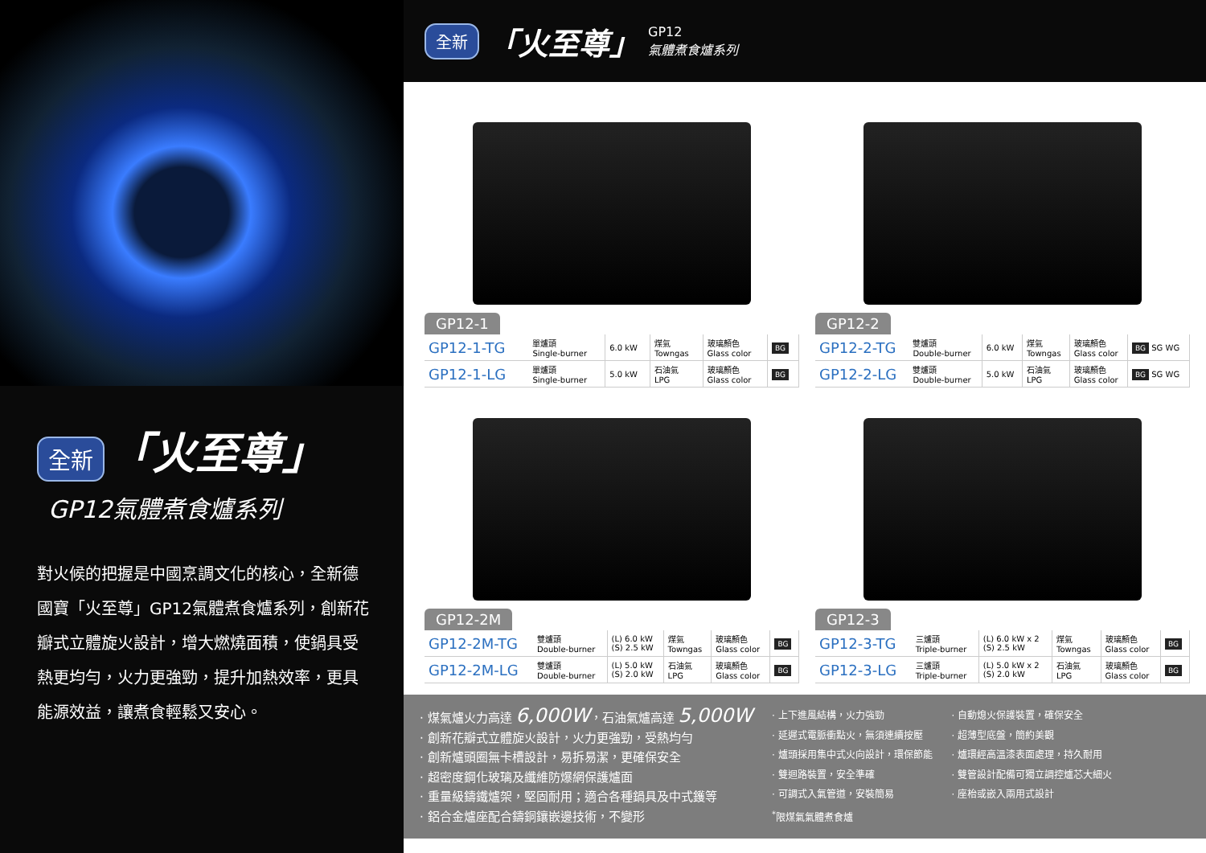全新 「火至尊」
GP12氣體煮食爐系列
對火候的把握是中國烹調文化的核心，全新德國寶「火至尊」GP12氣體煮食爐系列，創新花瓣式立體旋火設計，增大燃燒面積，使鍋具受熱更均勻，火力更強勁，提升加熱效率，更具能源效益，讓煮食輕鬆又安心。
全新 「火至尊」 GP12
氣體煮食爐系列
GP12-1
| GP12-1-TG | 單爐頭 Single-burner | 6.0 kW | 煤氣 Towngas | 玻璃顏色 Glass color | BG |
| GP12-1-LG | 單爐頭 Single-burner | 5.0 kW | 石油氣 LPG | 玻璃顏色 Glass color | BG |
GP12-2
| GP12-2-TG | 雙爐頭 Double-burner | 6.0 kW | 煤氣 Towngas | 玻璃顏色 Glass color | BG SG WG |
| GP12-2-LG | 雙爐頭 Double-burner | 5.0 kW | 石油氣 LPG | 玻璃顏色 Glass color | BG SG WG |
GP12-2M
| GP12-2M-TG | 雙爐頭 Double-burner | (L) 6.0 kW (S) 2.5 kW | 煤氣 Towngas | 玻璃顏色 Glass color | BG |
| GP12-2M-LG | 雙爐頭 Double-burner | (L) 5.0 kW (S) 2.0 kW | 石油氣 LPG | 玻璃顏色 Glass color | BG |
GP12-3
| GP12-3-TG | 三爐頭 Triple-burner | (L) 6.0 kW x 2 (S) 2.5 kW | 煤氣 Towngas | 玻璃顏色 Glass color | BG |
| GP12-3-LG | 三爐頭 Triple-burner | (L) 5.0 kW x 2 (S) 2.0 kW | 石油氣 LPG | 玻璃顏色 Glass color | BG |
· 煤氣爐火力高達 6,000W，石油氣爐高達 5,000W
· 創新花瓣式立體旋火設計，火力更強勁，受熱均勻
· 創新爐頭圈無卡槽設計，易拆易潔，更確保安全
· 超密度鋼化玻璃及纖維防爆網保護爐面
· 重量級鑄鐵爐架，堅固耐用；適合各種鍋具及中式鑊等
· 鋁合金爐座配合鑄銅鑲嵌邊技術，不變形
· 上下進風結構，火力強勁
· 延遲式電脈衝點火，無須連續按壓
· 爐頭採用集中式火向設計，環保節能
· 雙迴路裝置，安全準確
· 可調式入氣管道，安裝簡易
<sup>*</sup> 限煤氣氣體煮食爐
· 自動熄火保護裝置，確保安全
· 超薄型底盤，簡約美觀
· 爐環經高溫漆表面處理，持久耐用
· 雙管設計配備可獨立調控爐芯大細火
· 座枱或嵌入兩用式設計